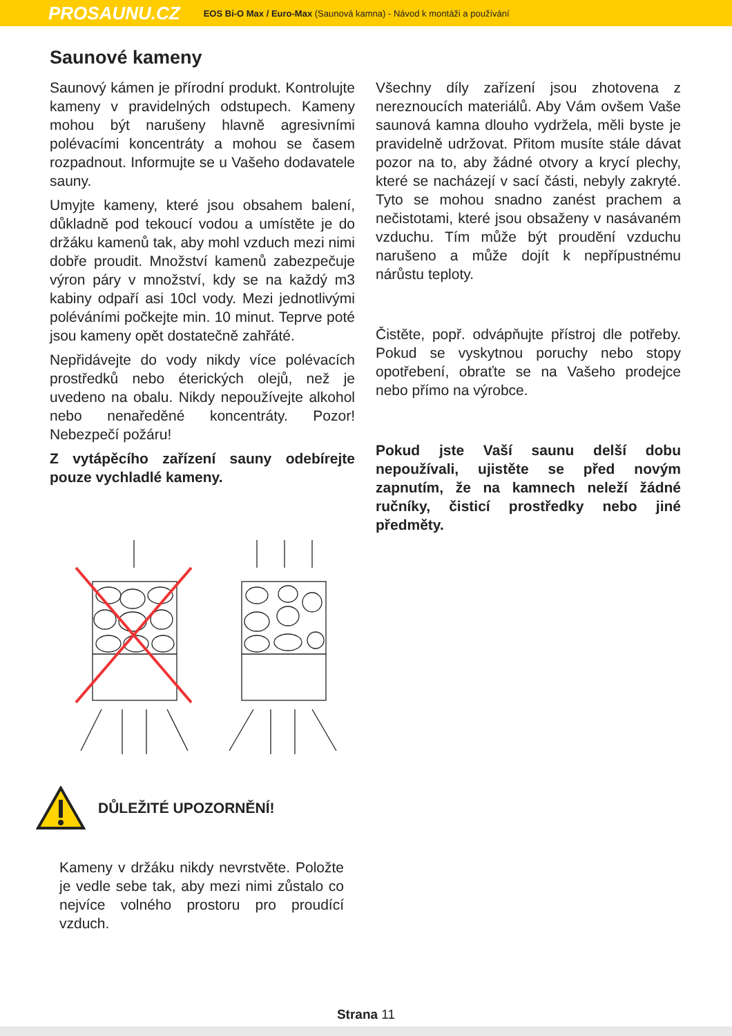PROSAUNU.CZ EOS Bi-O Max / Euro-Max (Saunová kamna) - Návod k montáži a používání
Saunové kameny
Saunový kámen je přírodní produkt. Kontrolujte kameny v pravidelných odstupech. Kameny mohou být narušeny hlavně agresivními polévacími koncentráty a mohou se časem rozpadnout. Informujte se u Vašeho dodavatele sauny.
Umyjte kameny, které jsou obsahem balení, důkladně pod tekoucí vodou a umístěte je do držáku kamenů tak, aby mohl vzduch mezi nimi dobře proudit. Množství kamenů zabezpečuje výron páry v množství, kdy se na každý m3 kabiny odpaří asi 10cl vody. Mezi jednotlivými poléváními počkejte min. 10 minut. Teprve poté jsou kameny opět dostatečně zahřáté.
Nepřidávejte do vody nikdy více polévacích prostředků nebo éterických olejů, než je uvedeno na obalu. Nikdy nepoužívejte alkohol nebo nenaředěné koncentráty. Pozor! Nebezpečí požáru!
Z vytápěcího zařízení sauny odebírejte pouze vychladlé kameny.
Všechny díly zařízení jsou zhotovena z nereznoucích materiálů. Aby Vám ovšem Vaše saunová kamna dlouho vydržela, měli byste je pravidelně udržovat. Přitom musíte stále dávat pozor na to, aby žádné otvory a krycí plechy, které se nacházejí v sací části, nebyly zakryté. Tyto se mohou snadno zanést prachem a nečistotami, které jsou obsaženy v nasávaném vzduchu. Tím může být proudění vzduchu narušeno a může dojít k nepřípustnému nárůstu teploty.
Čistěte, popř. odvápňujte přístroj dle potřeby. Pokud se vyskytnou poruchy nebo stopy opotřebení, obraťte se na Vašeho prodejce nebo přímo na výrobce.
Pokud jste Vaší saunu delší dobu nepoužívali, ujistěte se před novým zapnutím, že na kamnech neleží žádné ručníky, čisticí prostředky nebo jiné předměty.
DŮLEŽITÉ UPOZORNĚNÍ!
Kameny v držáku nikdy nevrstvěte. Položte je vedle sebe tak, aby mezi nimi zůstalo co nejvíce volného prostoru pro proudící vzduch.
Strana 11